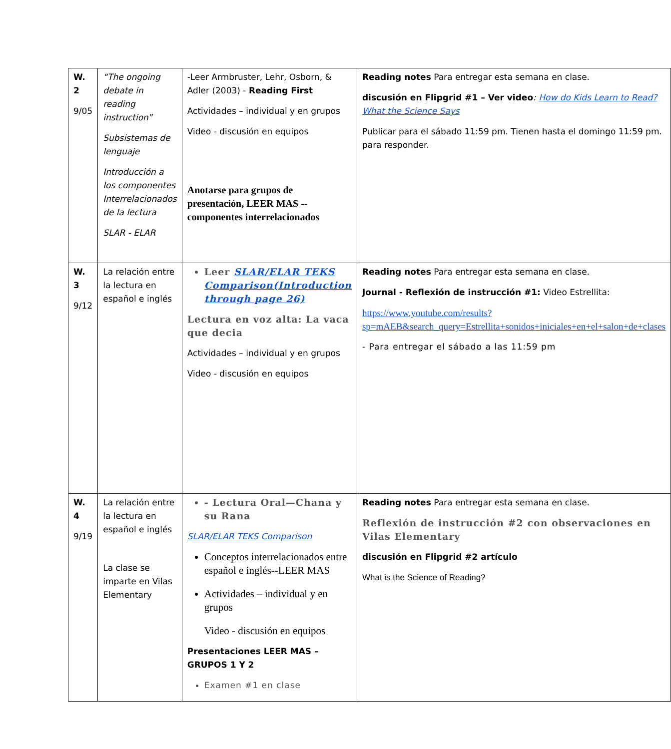| W. 2 9/05 | “The ongoing debate in reading instruction” Subsistemas de lenguaje Introducción a los componentes Interrelacionados de la lectura SLAR - ELAR | -Leer Armbruster, Lehr, Osborn, & Adler (2003) - Reading First Actividades – individual y en grupos Video - discusión en equipos Anotarse para grupos de presentación, LEER MAS --componentes interrelacionados | Reading notes Para entregar esta semana en clase. discusión en Flipgrid #1 – Ver video : How do Kids Learn to Read? What the Science Says Publicar para el sábado 11:59 pm. Tienen hasta el domingo 11:59 pm. para responder. |
| W. 3 9/12 | La relación entre la lectura en español e inglés | Leer SLAR/ELAR TEKS Comparison(Introduction through page 26) Lectura en voz alta: La vaca que decia Actividades – individual y en grupos Video - discusión en equipos | Reading notes Para entregar esta semana en clase. Journal - Reflexión de instrucción #1: Video Estrellita: https://www.youtube.com/results?sp=mAEB&search_query=Estrellita+sonidos+iniciales+en+el+salon+de+clases - Para entregar el sábado a las 11:59 pm |
| W. 4 9/19 | La relación entre la lectura en español e inglés La clase se imparte en Vilas Elementary | - Lectura Oral—Chana y su Rana SLAR/ELAR TEKS Comparison Conceptos interrelacionados entre español e inglés--LEER MAS Actividades – individual y en grupos Video - discusión en equipos Presentaciones LEER MAS – GRUPOS 1 Y 2 Examen #1 en clase | Reading notes Para entregar esta semana en clase. Reflexión de instrucción #2 con observaciones en Vilas Elementary discusión en Flipgrid #2 artículo What is the Science of Reading? |